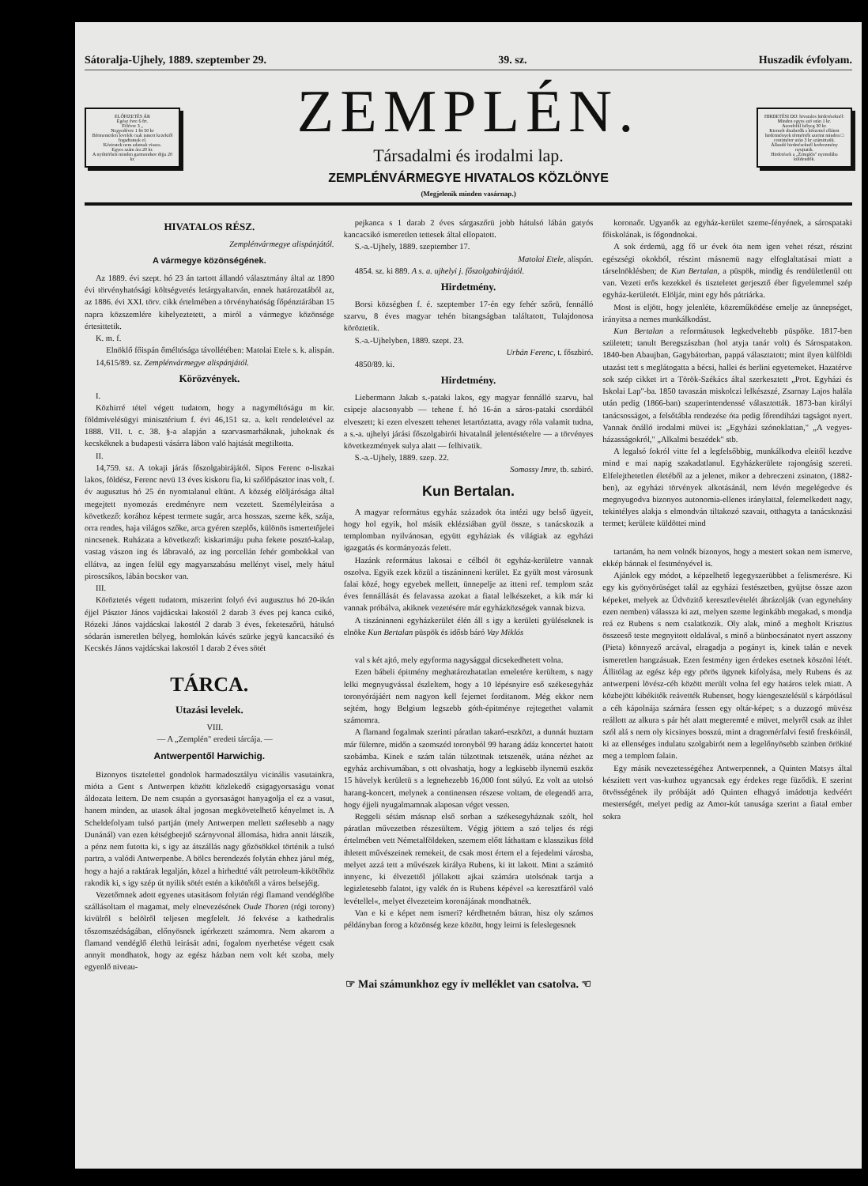Sátoralja-Ujhely, 1889. szeptember 29. 39. sz. Huszadik évfolyam.
ELŐFIZETÉS ÁR
Egész évre 6 frt.
Félévre 3 „
Negyedévre 1 frt 50 kr
Bérmentetlen levelek csak ismert kezektől fogadtatnak el.
Kéziratok nem adatnak vissza.
Egyes szám ára 20 kr.
A nyilttérben minden garmondsor dijja 20 kr.
ZEMPLÉN.
Társadalmi és irodalmi lap.
ZEMPLÉNVÁRMEGYE HIVATALOS KÖZLÖNYE
(Megjelenik minden vasárnap.)
HIRDETÉSI DIJ: hivatalos hirdetéseknél: Minden egyes szó után 1 kr.
Azonfelül bélyeg 30 kr.
Kiemelt diszbetűk s körzettel ellátott hirdetmények térmérték szerint minden □ centiméter után 3 kr számittatik.
Állandó hirdetéseknél kedvezmény nyujtatik.
Hirdetések a „Zemplén" nyomdába küldendők.
HIVATALOS RÉSZ.
Zemplénvármegye alispánjától.
A vármegye közönségének.
Az 1889. évi szept. hó 23 án tartott állandó választmány által az 1890 évi törvényhatósági költségvetés letárgyaltatván, ennek határozatából az, az 1886. évi XXI. törv. cikk értelmében a törvényhatóság főpénztárában 15 napra közszemlére kihelyeztetett, a miról a vármegye közönsége értesittetik.
K. m. f.
Elnöklő főispán őméltósága távollétében: Matolai Etele s. k. alispán.
14,615/89. sz. Zemplénvármegye alispánjától.
Körözvények.
I.
Közhirré tétel végett tudatom, hogy a nagyméltóságu m kir. földmivelésügyi minisztérium f. évi 46,151 sz. a. kelt rendeletével az 1888. VII. t. c. 38. §-a alapján a szarvasmarháknak, juhoknak és kecskéknek a budapesti vásárra lábon való hajtását megtiltotta.
II.
14,759. sz. A tokaji járás főszolgabirájától. Sipos Ferenc o-liszkai lakos, földész, Ferenc nevü 13 éves kiskoru fia, ki szőlőpásztor inas volt, f. év augusztus hó 25 én nyomtalanul eltünt. A község elöljárósága által megejtett nyomozás eredményre nem vezetett. Személyleirása a következő: korához képest termete sugár, arca hosszas, szeme kék, szája, orra rendes, haja világos szőke, arca gyéren szeplős, különös ismertetőjelei nincsenek. Ruházata a következő: kiskarimáju puha fekete posztó-kalap, vastag vászon ing és lábravaló, az ing porcellán fehér gombokkal van ellátva, az ingen felül egy magyarszabásu mellényt visel, mely hátul piroscsíkos, lábán bocskor van.
III.
Köröztetés végett tudatom, miszerint folyó évi augusztus hó 20-ikán éjjel Pásztor János vajdácskai lakostól 2 darab 3 éves pej kanca csikó, Rózeki János vajdácskai lakostól 2 darab 3 éves, feketeszőrü, hátulsó sódarán ismeretlen bélyeg, homlokán kávés szürke jegyü kancacsikó és Kecskés János vajdácskai lakostól 1 darab 2 éves sötét
TÁRCA.
Utazási levelek.
VIII.
— A „Zemplén" eredeti tárcája. —
Antwerpentől Harwichig.
Bizonyos tisztelettel gondolok harmadosztályu vicinális vasutainkra, mióta a Gent s Antwerpen között közlekedő csigagyorsaságu vonat áldozata lettem. De nem csupán a gyorsaságot hanyagolja el ez a vasut, hanem minden, az utasok által jogosan megkövetelhető kényelmet is. A Scheldefolyam tulsó partján (mely Antwerpen mellett szélesebb a nagy Dunánál) van ezen kétségbeejtő szárnyvonal állomása, hidra annit látszik, a pénz nem futotta ki, s igy az átszállás nagy gőzösökkel történik a tulsó partra, a valódi Antwerpenbe. A bölcs berendezés folytán ehhez járul még, hogy a hajó a raktárak legalján, közel a hirhedtté vált petroleum-kikötőhöz rakodik ki, s igy szép út nyilik sötét estén a kikötőtől a város belsejéig.
Vezetőmnek adott egyenes utasitásom folytán régi flamand vendéglőbe szállásoltam el magamat, mely elnevezésének Oude Thoren (régi torony) kivülről s belölről teljesen megfelelt. Jó fekvése a kathedralis tőszomszédságában, előnyösnek igérkezett számomra. Nem akarom a flamand vendéglő élethü leirását adni, fogalom nyerhetése végett csak annyit mondhatok, hogy az egész házban nem volt két szoba, mely egyenlő niveau-
pejkanca s 1 darab 2 éves sárgaszőrü jobb hátulsó lábán gatyós kancacsikó ismeretlen tettesek által ellopatott.
S.-a.-Ujhely, 1889. szeptember 17.
Matolai Etele, alispán.
4854. sz. ki 889. A s. a. ujhelyi j. főszolgabirájától.
Hirdetmény.
Borsi községben f. é. szeptember 17-én egy fehér szőrü, fennálló szarvu, 8 éves magyar tehén bitangságban találtatott, Tulajdonosa köröztetik.
S.-a.-Ujhelyben, 1889. szept. 23.
Urbán Ferenc, t. főszbiró.
4850/89. ki.
Hirdetmény.
Liebermann Jakab s.-pataki lakos, egy magyar fennálló szarvu, bal csipeje alacsonyabb — tehene f. hó 16-án a sáros-pataki csordából elveszett; ki ezen elveszett tehenet letartóztatta, avagy róla valamit tudna, a s.-a. ujhelyi járási főszolgabirói hivatalnál jelentéstételre — a törvényes következmények sulya alatt — felhivatik.
S.-a.-Ujhely, 1889. szep. 22.
Somossy Imre, tb. szbiró.
Kun Bertalan.
A magyar református egyház századok óta intézi ugy belső ügyeit, hogy hol egyik, hol másik eklézsiában gyül össze, s tanácskozik a templomban nyilvánosan, együtt egyháziak és világiak az egyházi igazgatás és kormányozás felett.
Hazánk református lakosai e célból öt egyház-kerületre vannak oszolva. Egyik ezek közül a tiszáninneni kerület. Ez gyült most városunk falai közé, hogy egyebek mellett, ünnepelje az itteni ref. templom száz éves fennállását és felavassa azokat a fiatal lelkészeket, a kik már ki vannak próbálva, akiknek vezetésére már egyházközségek vannak bizva.
A tiszáninneni egyházkerület élén áll s igy a kerületi gyüléseknek is elnöke Kun Bertalan püspök és idősb báró Vay Miklós
val s két ajtó, mely egyforma nagysággal dicsekedhetett volna.
Ezen bábeli épitmény meghatározhatatlan emeletére kerültem, s nagy lelki megnyugvással észleltem, hogy a 10 lépésnyire eső székesegyház toronyórájáért nem nagyon kell fejemet forditanom. Még ekkor nem sejtém, hogy Belgium legszebb góth-épitménye rejtegethet valamit számomra.
A flamand fogalmak szerinti páratlan takaró-eszközt, a dunnát huztam már fülemre, midőn a szomszéd toronyból 99 harang ádáz koncertet hatott szobámba. Kinek e szám talán túlzottnak tetszenék, utána nézhet az egyház archivumában, s ott olvashatja, hogy a legkisebb ilynemü eszköz 15 hüvelyk kerületü s a legnehezebb 16,000 font súlyú. Ez volt az utolsó harang-koncert, melynek a continensen részese voltam, de elegendő arra, hogy éjjeli nyugalmamnak alaposan véget vessen.
Reggeli sétám másnap első sorban a székesegyháznak szólt, hol páratlan művezetben részesültem. Végig jöttem a szó teljes és régi értelmében vett Németalföldeken, szemem előtt láthattam e klasszikus föld ihletett művészeinek remekeit, de csak most értem el a fejedelmi városba, melyet azzá tett a művészek királya Rubens, ki itt lakott. Mint a számitó innyenc, ki élvezettől jóllakott ajkai számára utolsónak tartja a legizletesebb falatot, igy valék én is Rubens képével »a keresztfáról való levétellel«, melyet élvezeteim koronájának mondhatnék.
Van e ki e képet nem ismeri? kérdhetném bátran, hisz oly számos példányban forog a közönség keze között, hogy leirni is feleslegesnek
koronaőr. Ugyanők az egyház-kerület szeme-fényének, a sárospataki főiskolának, is főgondnokai.
A sok érdemü, agg fő ur évek óta nem igen vehet részt, részint egészségi okokból, részint másnemü nagy elfoglaltatásai miatt a társelnöklésben; de Kun Bertalan, a püspök, mindig és rendületlenül ott van. Vezeti erős kezekkel és tiszteletet gerjesztő éber figyelemmel szép egyház-kerületét. Elöljár, mint egy hős pátriárka.
Most is eljött, hogy jelenléte, közreműködése emelje az ünnepséget, irányitsa a nemes munkálkodást.
Kun Bertalan a reformátusok legkedveltebb püspöke. 1817-ben született; tanult Beregszászban (hol atyja tanár volt) és Sárospatakon. 1840-ben Abaujban, Gagybátorban, pappá választatott; mint ilyen külföldi utazást tett s meglátogatta a bécsi, hallei és berlini egyetemeket. Hazatérve sok szép cikket irt a Török-Székács által szerkesztett „Prot. Egyházi és Iskolai Lap"-ba. 1850 tavaszán miskolczi lelkészszé, Zsarnay Lajos halála után pedig (1866-ban) szuperintendenssé választották. 1873-ban királyi tanácsosságot, a felsőtábla rendezése óta pedig főrendiházi tagságot nyert. Vannak önálló irodalmi müvei is: „Egyházi szónoklattan," „A vegyes-házasságokról," „Alkalmi beszédek" stb.
A legalsó fokról vitte fel a legfelsőbbig, munkálkodva eleitől kezdve mind e mai napig szakadatlanul. Egyházkerülete rajongásig szereti. Elfelejthetetlen életéből az a jelenet, mikor a debreczeni zsinaton, (1882-ben), az egyházi törvények alkotásánál, nem lévén megelégedve és megnyugodva bizonyos autonomia-ellenes iránylattal, felemelkedett nagy, tekintélyes alakja s elmondván tiltakozó szavait, otthagyta a tanácskozási termet; kerülete küldöttei mind
tartanám, ha nem volnék bizonyos, hogy a mestert sokan nem ismerve, ekkép bánnak el festményével is.
Ajánlok egy módot, a képzelhető legegyszerübbet a felismerésre. Ki egy kis gyönyörüséget talál az egyházi festészetben, gyüjtse össze azon képeket, melyek az Üdvözitő keresztlevételét ábrázolják (van egynehány ezen nemben) válassza ki azt, melyen szeme leginkább megakad, s mondja reá ez Rubens s nem csalatkozik. Oly alak, minő a megholt Krisztus összeeső teste megnyitott oldalával, s minő a bünbocsánatot nyert asszony (Pieta) könnyező arcával, elragadja a pogányt is, kinek talán e nevek ismeretlen hangzásuak. Ezen festmény igen érdekes esetnek köszöni létét. Állitólag az egész kép egy pörös ügynek kifolyása, mely Rubens és az antwerpeni lövész-céh között merült volna fel egy határos telek miatt. A közbejött kibékitők reávették Rubenset, hogy kiengesztelésül s kárpótlásul a céh kápolnája számára fessen egy oltár-képet; s a duzzogó müvész reállott az alkura s pár hét alatt megteremté e müvet, melyről csak az ihlet szól alá s nem oly kicsinyes bosszú, mint a dragomérfalvi festő freskóinál, ki az ellenséges indulatu szolgabirót nem a legelőnyösebb szinben örökité meg a templom falain.
Egy másik nevezetességéhez Antwerpennek, a Quinten Matsys által készitett vert vas-kuthoz ugyancsak egy érdekes rege füződik. E szerint ötvösségének ily próbáját adó Quinten elhagyá imádottja kedvéért mesterségét, melyet pedig az Amor-kút tanusága szerint a fiatal ember sokra
☞ Mai számunkhoz egy ív melléklet van csatolva. ☜